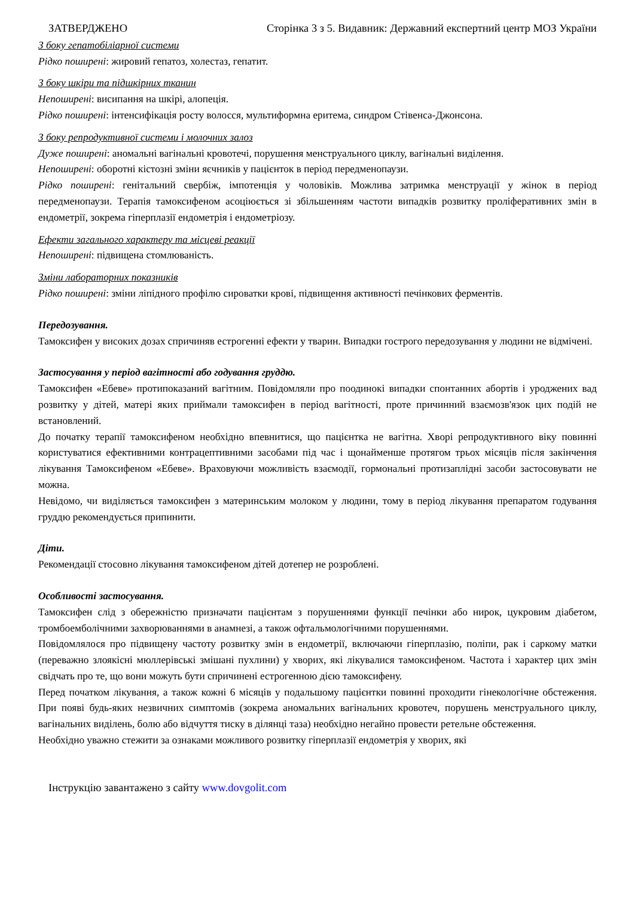ЗАТВЕРДЖЕНО Сторінка 3 з 5. Видавник: Державний експертний центр МОЗ України
З боку гепатобіліарної системи
Рідко поширені: жировий гепатоз, холестаз, гепатит.
З боку шкіри та підшкірних тканин
Непоширені: висипання на шкірі, алопеція.
Рідко поширені: інтенсифікація росту волосся, мультиформна еритема, синдром Стівенса-Джонсона.
З боку репродуктивної системи і молочних залоз
Дуже поширені: аномальні вагінальні кровотечі, порушення менструального циклу, вагінальні виділення.
Непоширені: оборотні кістозні зміни яєчників у пацієнток в період передменопаузи.
Рідко поширені: генітальний свербіж, імпотенція у чоловіків. Можлива затримка менструації у жінок в період передменопаузи. Терапія тамоксифеном асоціюється зі збільшенням частоти випадків розвитку проліферативних змін в ендометрії, зокрема гіперплазії ендометрія і ендометріозу.
Ефекти загального характеру та місцеві реакції
Непоширені: підвищена стомлюваність.
Зміни лабораторних показників
Рідко поширені: зміни ліпідного профілю сироватки крові, підвищення активності печінкових ферментів.
Передозування.
Тамоксифен у високих дозах спричиняв естрогенні ефекти у тварин. Випадки гострого передозування у людини не відмічені.
Застосування у період вагітності або годування груддю.
Тамоксифен «Ебеве» протипоказаний вагітним. Повідомляли про поодинокі випадки спонтанних абортів і уроджених вад розвитку у дітей, матері яких приймали тамоксифен в період вагітності, проте причинний взаємозв'язок цих подій не встановлений.
До початку терапії тамоксифеном необхідно впевнитися, що пацієнтка не вагітна. Хворі репродуктивного віку повинні користуватися ефективними контрацептивними засобами під час і щонайменше протягом трьох місяців після закінчення лікування Тамоксифеном «Ебеве». Враховуючи можливість взаємодії, гормональні протизаплідні засоби застосовувати не можна.
Невідомо, чи виділяється тамоксифен з материнським молоком у людини, тому в період лікування препаратом годування груддю рекомендується припинити.
Діти.
Рекомендації стосовно лікування тамоксифеном дітей дотепер не розроблені.
Особливості застосування.
Тамоксифен слід з обережністю призначати пацієнтам з порушеннями функції печінки або нирок, цукровим діабетом, тромбоемболічними захворюваннями в анамнезі, а також офтальмологічними порушеннями.
Повідомлялося про підвищену частоту розвитку змін в ендометрії, включаючи гіперплазію, поліпи, рак і саркому матки (переважно злоякісні мюллерівські змішані пухлини) у хворих, які лікувалися тамоксифеном. Частота і характер цих змін свідчать про те, що вони можуть бути спричинені естрогенною дією тамоксифену.
Перед початком лікування, а також кожні 6 місяців у подальшому пацієнтки повинні проходити гінекологічне обстеження. При появі будь-яких незвичних симптомів (зокрема аномальних вагінальних кровотеч, порушень менструального циклу, вагінальних виділень, болю або відчуття тиску в ділянці таза) необхідно негайно провести ретельне обстеження.
Необхідно уважно стежити за ознаками можливого розвитку гіперплазії ендометрія у хворих, які
Інструкцію завантажено з сайту www.dovgolit.com